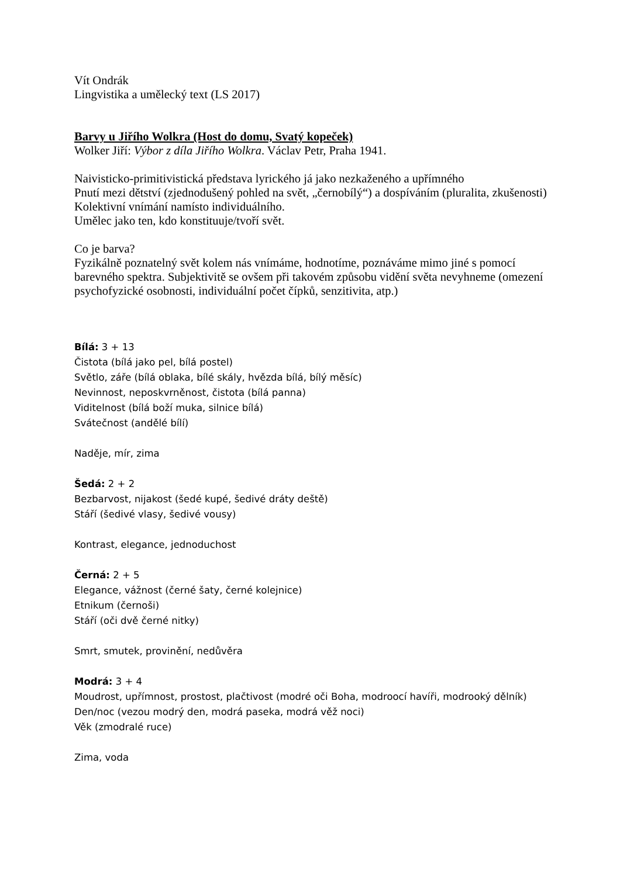Vít Ondrák
Lingvistika a umělecký text (LS 2017)
Barvy u Jiřího Wolkra (Host do domu, Svatý kopeček)
Wolker Jiří: Výbor z díla Jiřího Wolkra. Václav Petr, Praha 1941.
Naivisticko-primitivistická představa lyrického já jako nezkaženého a upřímného
Pnutí mezi dětství (zjednodušený pohled na svět, „černobílý“) a dospíváním (pluralita, zkušenosti)
Kolektivní vnímání namísto individuálního.
Umělec jako ten, kdo konstituuje/tvoří svět.
Co je barva?
Fyzikálně poznatelný svět kolem nás vnímáme, hodnotíme, poznáváme mimo jiné s pomocí barevného spektra. Subjektivitě se ovšem při takovém způsobu vidění světa nevyhneme (omezení psychofyzické osobnosti, individuální počet čípků, senzitivita, atp.)
Bílá: 3 + 13
Čistota (bílá jako pel, bílá postel)
Světlo, záře (bílá oblaka, bílé skály, hvězda bílá, bílý měsíc)
Nevinnost, neposkvrněnost, čistota (bílá panna)
Viditelnost (bílá boží muka, silnice bílá)
Svátečnost (andělé bílí)
Naděje, mír, zima
Šedá: 2 + 2
Bezbarvost, nijakost (šedé kupé, šedivé dráty deště)
Stáří (šedivé vlasy, šedivé vousy)
Kontrast, elegance, jednoduchost
Černá: 2 + 5
Elegance, vážnost (černé šaty, černé kolejnice)
Etnikum (černoši)
Stáří (oči dvě černé nitky)
Smrt, smutek, provinění, nedůvěra
Modrá: 3 + 4
Moudrost, upřímnost, prostost, plačtivost (modré oči Boha, modroocí havíři, modrooký dělník)
Den/noc (vezou modrý den, modrá paseka, modrá věž noci)
Věk (zmodralé ruce)
Zima, voda